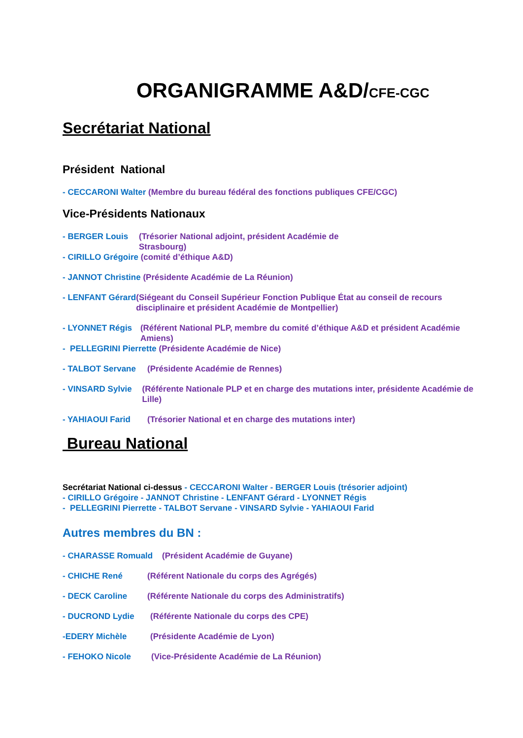ORGANIGRAMME A&D/CFE-CGC
Secrétariat National
Président National
- CECCARONI Walter (Membre du bureau fédéral des fonctions publiques CFE/CGC)
Vice-Présidents Nationaux
- BERGER Louis (Trésorier National adjoint, président Académie de Strasbourg)
- CIRILLO Grégoire (comité d’éthique A&D)
- JANNOT Christine (Présidente Académie de La Réunion)
- LENFANT Gérard (Siégeant du Conseil Supérieur Fonction Publique État au conseil de recours disciplinaire et président Académie de Montpellier)
- LYONNET Régis (Référent National PLP, membre du comité d’éthique A&D et président Académie Amiens)
- PELLEGRINI Pierrette (Présidente Académie de Nice)
- TALBOT Servane (Présidente Académie de Rennes)
- VINSARD Sylvie (Référente Nationale PLP et en charge des mutations inter, présidente Académie de Lille)
- YAHIAOUI Farid (Trésorier National et en charge des mutations inter)
Bureau National
Secrétariat National ci-dessus - CECCARONI Walter - BERGER Louis (trésorier adjoint)
- CIRILLO Grégoire - JANNOT Christine - LENFANT Gérard - LYONNET Régis
- PELLEGRINI Pierrette - TALBOT Servane - VINSARD Sylvie - YAHIAOUI Farid
Autres membres du BN :
- CHARASSE Romuald (Président Académie de Guyane)
- CHICHE René (Référent Nationale du corps des Agrégés)
- DECK Caroline (Référente Nationale du corps des Administratifs)
- DUCROND Lydie (Référente Nationale du corps des CPE)
-EDERY Michèle (Présidente Académie de Lyon)
- FEHOKO Nicole (Vice-Présidente Académie de La Réunion)